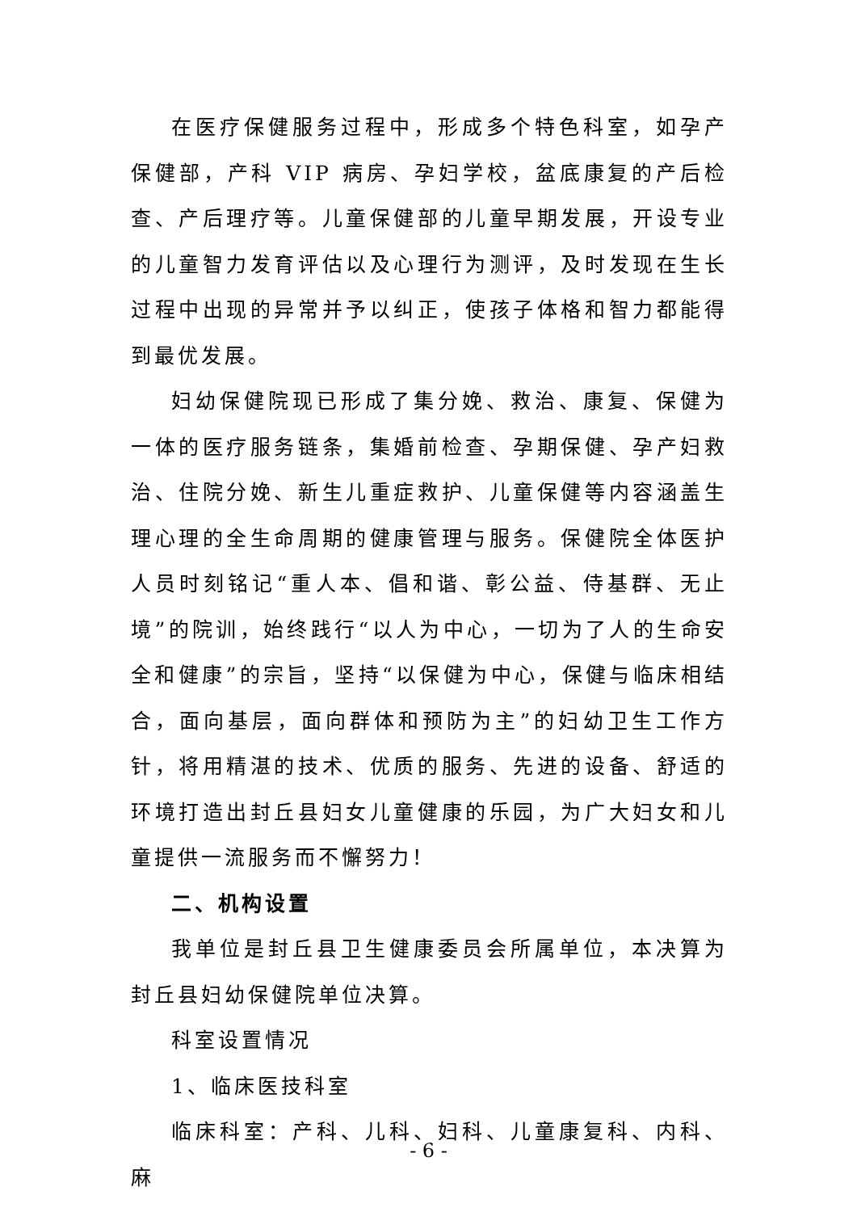在医疗保健服务过程中，形成多个特色科室，如孕产保健部，产科 VIP 病房、孕妇学校，盆底康复的产后检查、产后理疗等。儿童保健部的儿童早期发展，开设专业的儿童智力发育评估以及心理行为测评，及时发现在生长过程中出现的异常并予以纠正，使孩子体格和智力都能得到最优发展。
妇幼保健院现已形成了集分娩、救治、康复、保健为一体的医疗服务链条，集婚前检查、孕期保健、孕产妇救治、住院分娩、新生儿重症救护、儿童保健等内容涵盖生理心理的全生命周期的健康管理与服务。保健院全体医护人员时刻铭记“重人本、倡和谐、彰公益、侍基群、无止境”的院训，始终践行“以人为中心，一切为了人的生命安全和健康”的宗旨，坚持“以保健为中心，保健与临床相结合，面向基层，面向群体和预防为主”的妇幼卫生工作方针，将用精湛的技术、优质的服务、先进的设备、舒适的环境打造出封丘县妇女儿童健康的乐园，为广大妇女和儿童提供一流服务而不懈努力！
二、机构设置
我单位是封丘县卫生健康委员会所属单位，本决算为封丘县妇幼保健院单位决算。
科室设置情况
1、临床医技科室
临床科室：产科、儿科、妇科、儿童康复科、内科、麻
- 6 -